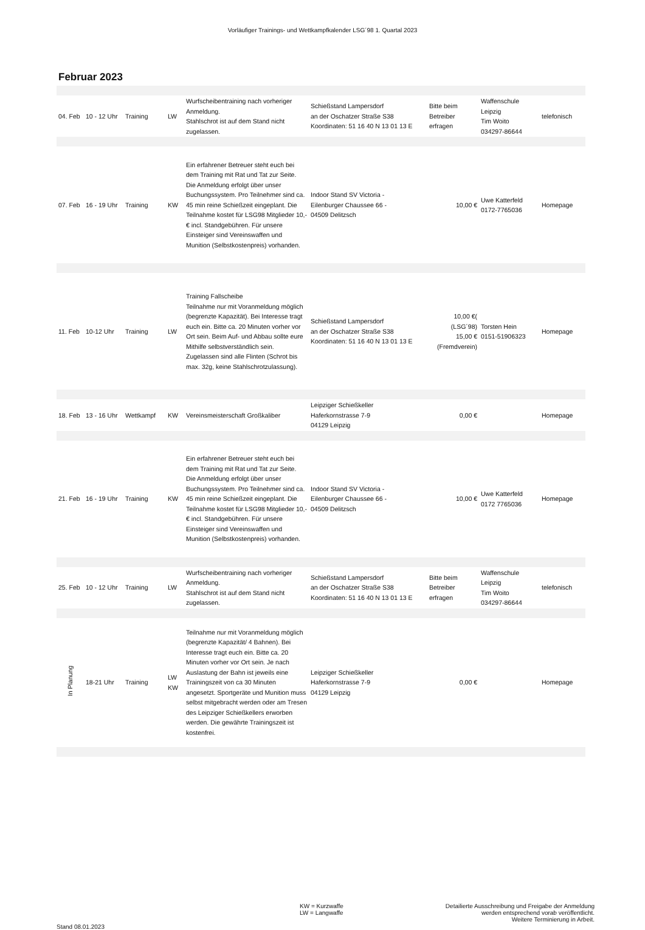Vorläufiger Trainings- und Wettkampfkalender LSG´98 1. Quartal 2023
Februar 2023
| 04. Feb | 10 - 12 Uhr | Training | LW | Wurfscheibentraining nach vorheriger Anmeldung. Stahlschrot ist auf dem Stand nicht zugelassen. | Schießstand Lampersdorf an der Oschatzer Straße S38 Koordinaten: 51 16 40 N 13 01 13 E | Bitte beim Betreiber erfragen | Waffenschule Leipzig Tim Woito 034297-86644 | telefonisch |
| 07. Feb | 16 - 19 Uhr | Training | KW | Ein erfahrener Betreuer steht euch bei dem Training mit Rat und Tat zur Seite. Die Anmeldung erfolgt über unser Buchungssystem. Pro Teilnehmer sind ca. 45 min reine Schießzeit eingeplant. Die Teilnahme kostet für LSG98 Mitglieder 10,- € incl. Standgebühren. Für unsere Einsteiger sind Vereinswaffen und Munition (Selbstkostenpreis) vorhanden. | Indoor Stand SV Victoria - Eilenburger Chaussee 66 - 04509 Delitzsch | 10,00 € | Uwe Katterfeld 0172-7765036 | Homepage |
| 11. Feb | 10-12 Uhr | Training | LW | Training Fallscheibe Teilnahme nur mit Voranmeldung möglich (begrenzte Kapazität). Bei Interesse tragt euch ein. Bitte ca. 20 Minuten vorher vor Ort sein. Beim Auf- und Abbau sollte eure Mithilfe selbstverständlich sein. Zugelassen sind alle Flinten (Schrot bis max. 32g, keine Stahlschrotzulassung). | Schießstand Lampersdorf an der Oschatzer Straße S38 Koordinaten: 51 16 40 N 13 01 13 E | 10,00 €( (LSG´98) 15,00 € (Fremdverein) | Torsten Hein 0151-51906323 | Homepage |
| 18. Feb | 13 - 16 Uhr | Wettkampf | KW | Vereinsmeisterschaft Großkaliber | Leipziger Schießkeller Haferkornstrasse 7-9 04129 Leipzig | 0,00 € | | Homepage |
| 21. Feb | 16 - 19 Uhr | Training | KW | Ein erfahrener Betreuer steht euch bei dem Training mit Rat und Tat zur Seite. Die Anmeldung erfolgt über unser Buchungssystem. Pro Teilnehmer sind ca. 45 min reine Schießzeit eingeplant. Die Teilnahme kostet für LSG98 Mitglieder 10,- € incl. Standgebühren. Für unsere Einsteiger sind Vereinswaffen und Munition (Selbstkostenpreis) vorhanden. | Indoor Stand SV Victoria - Eilenburger Chaussee 66 - 04509 Delitzsch | 10,00 € | Uwe Katterfeld 0172 7765036 | Homepage |
| 25. Feb | 10 - 12 Uhr | Training | LW | Wurfscheibentraining nach vorheriger Anmeldung. Stahlschrot ist auf dem Stand nicht zugelassen. | Schießstand Lampersdorf an der Oschatzer Straße S38 Koordinaten: 51 16 40 N 13 01 13 E | Bitte beim Betreiber erfragen | Waffenschule Leipzig Tim Woito 034297-86644 | telefonisch |
| In Planung | 18-21 Uhr | Training | LW KW | Teilnahme nur mit Voranmeldung möglich (begrenzte Kapazität/ 4 Bahnen). Bei Interesse tragt euch ein. Bitte ca. 20 Minuten vorher vor Ort sein. Je nach Auslastung der Bahn ist jeweils eine Trainingszeit von ca 30 Minuten angesetzt. Sportgeräte und Munition muss selbst mitgebracht werden oder am Tresen des Leipziger Schießkellers erworben werden. Die gewährte Trainingszeit ist kostenfrei. | Leipziger Schießkeller Haferkornstrasse 7-9 04129 Leipzig | 0,00 € | | Homepage |
Stand 08.01.2023
KW = Kurzwaffe
LW = Langwaffe
Detailierte Ausschreibung und Freigabe der Anmeldung
werden entsprechend vorab veröffentlicht.
Weitere Terminierung in Arbeit.